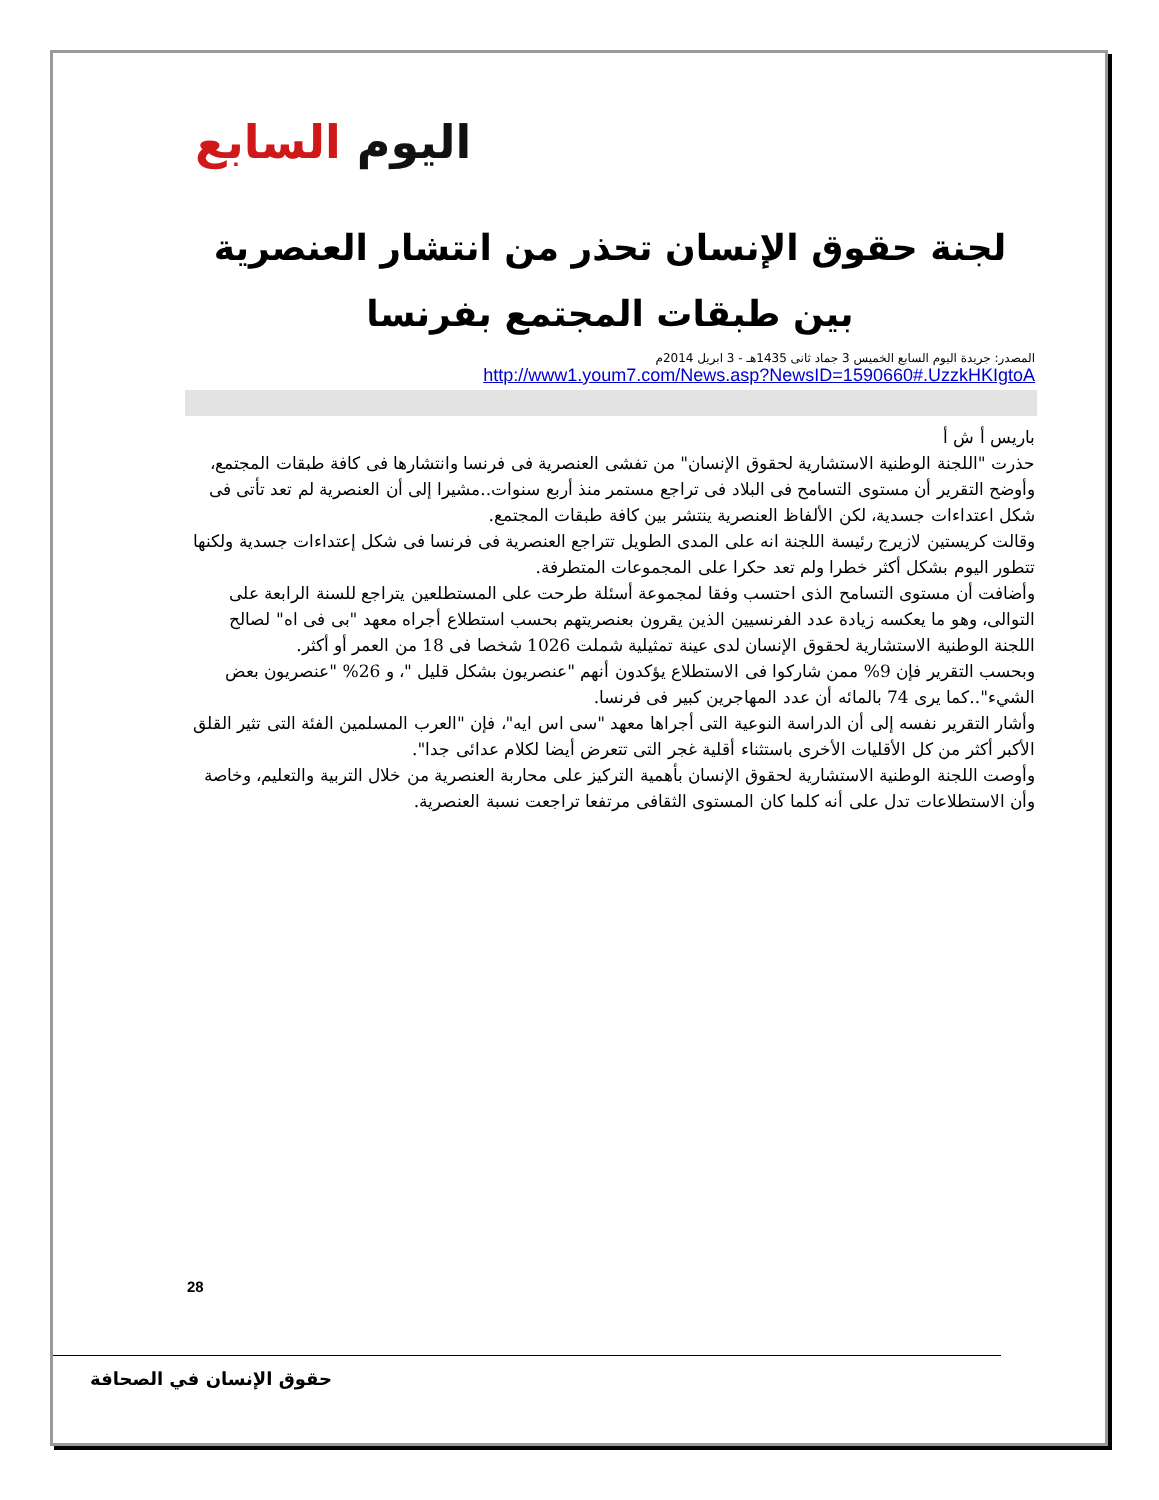اليوم السابع
لجنة حقوق الإنسان تحذر من انتشار العنصرية بين طبقات المجتمع بفرنسا
المصدر: جريدة اليوم السابع الخميس 3 جماد ثانى 1435هـ - 3 ابريل 2014م
http://www1.youm7.com/News.asp?NewsID=1590660#.UzzkHKIgtoA
باريس أ ش أ
حذرت "اللجنة الوطنية الاستشارية لحقوق الإنسان" من تفشى العنصرية فى فرنسا وانتشارها فى كافة طبقات المجتمع، وأوضح التقرير أن مستوى التسامح فى البلاد فى تراجع مستمر منذ أربع سنوات..مشيرا إلى أن العنصرية لم تعد تأتى فى شكل اعتداءات جسدية، لكن الألفاظ العنصرية ينتشر بين كافة طبقات المجتمع.
وقالت كريستين لازيرج رئيسة اللجنة انه على المدى الطويل تتراجع العنصرية فى فرنسا فى شكل إعتداءات جسدية ولكنها تتطور اليوم بشكل أكثر خطرا ولم تعد حكرا على المجموعات المتطرفة.
وأضافت أن مستوى التسامح الذى احتسب وفقا لمجموعة أسئلة طرحت على المستطلعين يتراجع للسنة الرابعة على التوالى، وهو ما يعكسه زيادة عدد الفرنسيين الذين يقرون بعنصريتهم بحسب استطلاع أجراه معهد "بى فى اه" لصالح اللجنة الوطنية الاستشارية لحقوق الإنسان لدى عينة تمثيلية شملت 1026 شخصا فى 18 من العمر أو أكثر.
وبحسب التقرير فإن 9% ممن شاركوا فى الاستطلاع يؤكدون أنهم "عنصريون بشكل قليل "، و 26% "عنصريون بعض الشيء"..كما يرى 74 بالمائه أن عدد المهاجرين كبير فى فرنسا.
وأشار التقرير نفسه إلى أن الدراسة النوعية التى أجراها معهد "سى اس ايه"، فإن "العرب المسلمين الفئة التى تثير القلق الأكبر أكثر من كل الأقليات الأخرى باستثناء أقلية غجر التى تتعرض أيضا لكلام عدائى جدا".
وأوصت اللجنة الوطنية الاستشارية لحقوق الإنسان بأهمية التركيز على محاربة العنصرية من خلال التربية والتعليم، وخاصة وأن الاستطلاعات تدل على أنه كلما كان المستوى الثقافى مرتفعا تراجعت نسبة العنصرية.
28
حقوق الإنسان في الصحافة